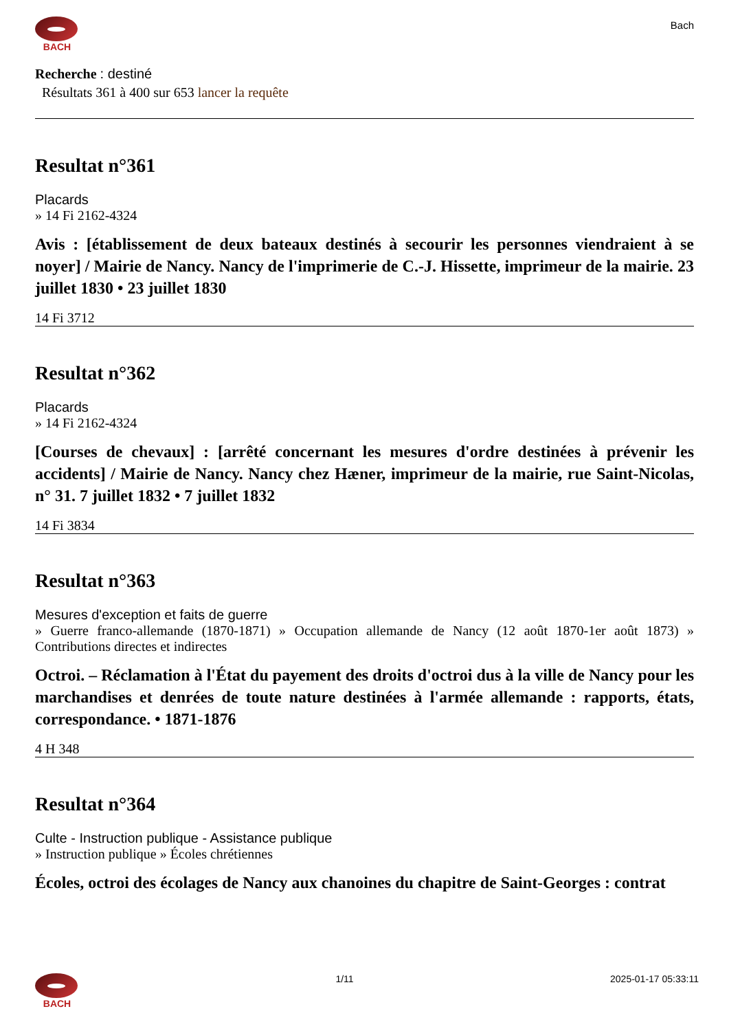BACH
Bach
Recherche : destiné
Résultats 361 à 400 sur 653 lancer la requête
Resultat n°361
Placards
» 14 Fi 2162-4324
Avis : [établissement de deux bateaux destinés à secourir les personnes viendraient à se noyer] / Mairie de Nancy. Nancy de l'imprimerie de C.-J. Hissette, imprimeur de la mairie. 23 juillet 1830 • 23 juillet 1830
14 Fi 3712
Resultat n°362
Placards
» 14 Fi 2162-4324
[Courses de chevaux] : [arrêté concernant les mesures d'ordre destinées à prévenir les accidents] / Mairie de Nancy. Nancy chez Hæner, imprimeur de la mairie, rue Saint-Nicolas, n° 31. 7 juillet 1832 • 7 juillet 1832
14 Fi 3834
Resultat n°363
Mesures d'exception et faits de guerre
» Guerre franco-allemande (1870-1871) » Occupation allemande de Nancy (12 août 1870-1er août 1873) » Contributions directes et indirectes
Octroi. – Réclamation à l'État du payement des droits d'octroi dus à la ville de Nancy pour les marchandises et denrées de toute nature destinées à l'armée allemande : rapports, états, correspondance. • 1871-1876
4 H 348
Resultat n°364
Culte - Instruction publique - Assistance publique
» Instruction publique » Écoles chrétiennes
Écoles, octroi des écolages de Nancy aux chanoines du chapitre de Saint-Georges : contrat
BACH 1/11 2025-01-17 05:33:11